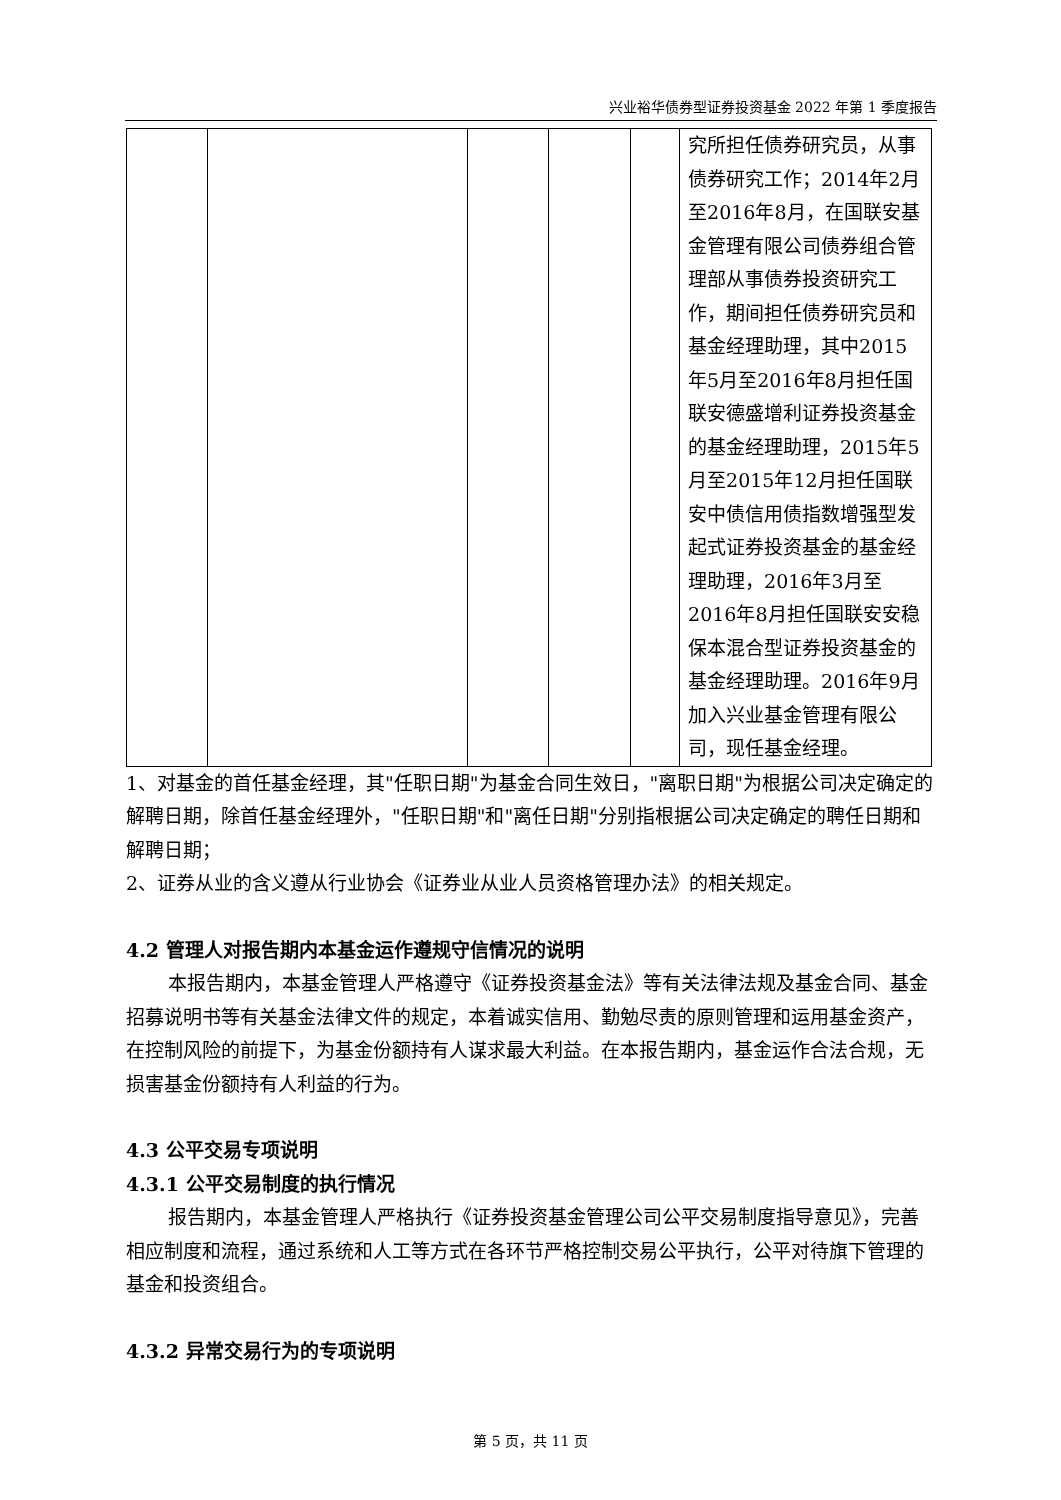兴业裕华债券型证券投资基金 2022 年第 1 季度报告
| | | | | | 究所担任债券研究员，从事债券研究工作；2014年2月至2016年8月，在国联安基金管理有限公司债券组合管理部从事债券投资研究工作，期间担任债券研究员和基金经理助理，其中2015年5月至2016年8月担任国联安德盛增利证券投资基金的基金经理助理，2015年5月至2015年12月担任国联安中债信用债指数增强型发起式证券投资基金的基金经理助理，2016年3月至2016年8月担任国联安安稳保本混合型证券投资基金的基金经理助理。2016年9月加入兴业基金管理有限公司，现任基金经理。 |
1、对基金的首任基金经理，其"任职日期"为基金合同生效日，"离职日期"为根据公司决定确定的解聘日期，除首任基金经理外，"任职日期"和"离任日期"分别指根据公司决定确定的聘任日期和解聘日期；
2、证券从业的含义遵从行业协会《证券业从业人员资格管理办法》的相关规定。
4.2 管理人对报告期内本基金运作遵规守信情况的说明
本报告期内，本基金管理人严格遵守《证券投资基金法》等有关法律法规及基金合同、基金招募说明书等有关基金法律文件的规定，本着诚实信用、勤勉尽责的原则管理和运用基金资产，在控制风险的前提下，为基金份额持有人谋求最大利益。在本报告期内，基金运作合法合规，无损害基金份额持有人利益的行为。
4.3 公平交易专项说明
4.3.1 公平交易制度的执行情况
报告期内，本基金管理人严格执行《证券投资基金管理公司公平交易制度指导意见》，完善相应制度和流程，通过系统和人工等方式在各环节严格控制交易公平执行，公平对待旗下管理的基金和投资组合。
4.3.2 异常交易行为的专项说明
第 5 页，共 11 页